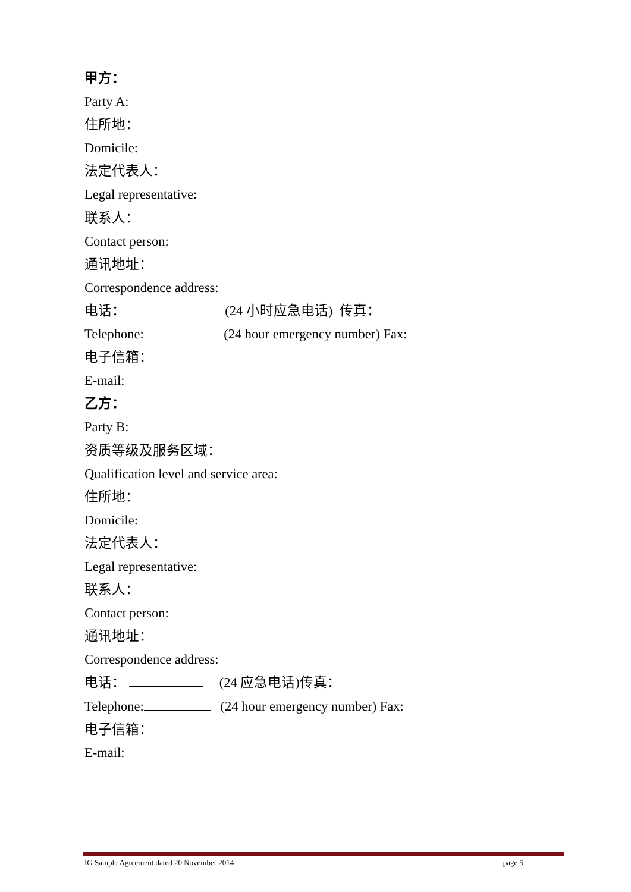甲方：
Party A:
住所地：
Domicile:
法定代表人：
Legal representative:
联系人：
Contact person:
通讯地址：
Correspondence address:
电话： (24 小时应急电话) 传真：
Telephone: (24 hour emergency number) Fax:
电子信箱：
E-mail:
乙方：
Party B:
资质等级及服务区域：
Qualification level and service area:
住所地：
Domicile:
法定代表人：
Legal representative:
联系人：
Contact person:
通讯地址：
Correspondence address:
电话： (24 应急电话)传真：
Telephone: (24 hour emergency number) Fax:
电子信箱：
E-mail:
IG Sample Agreement dated 20 November 2014 page 5